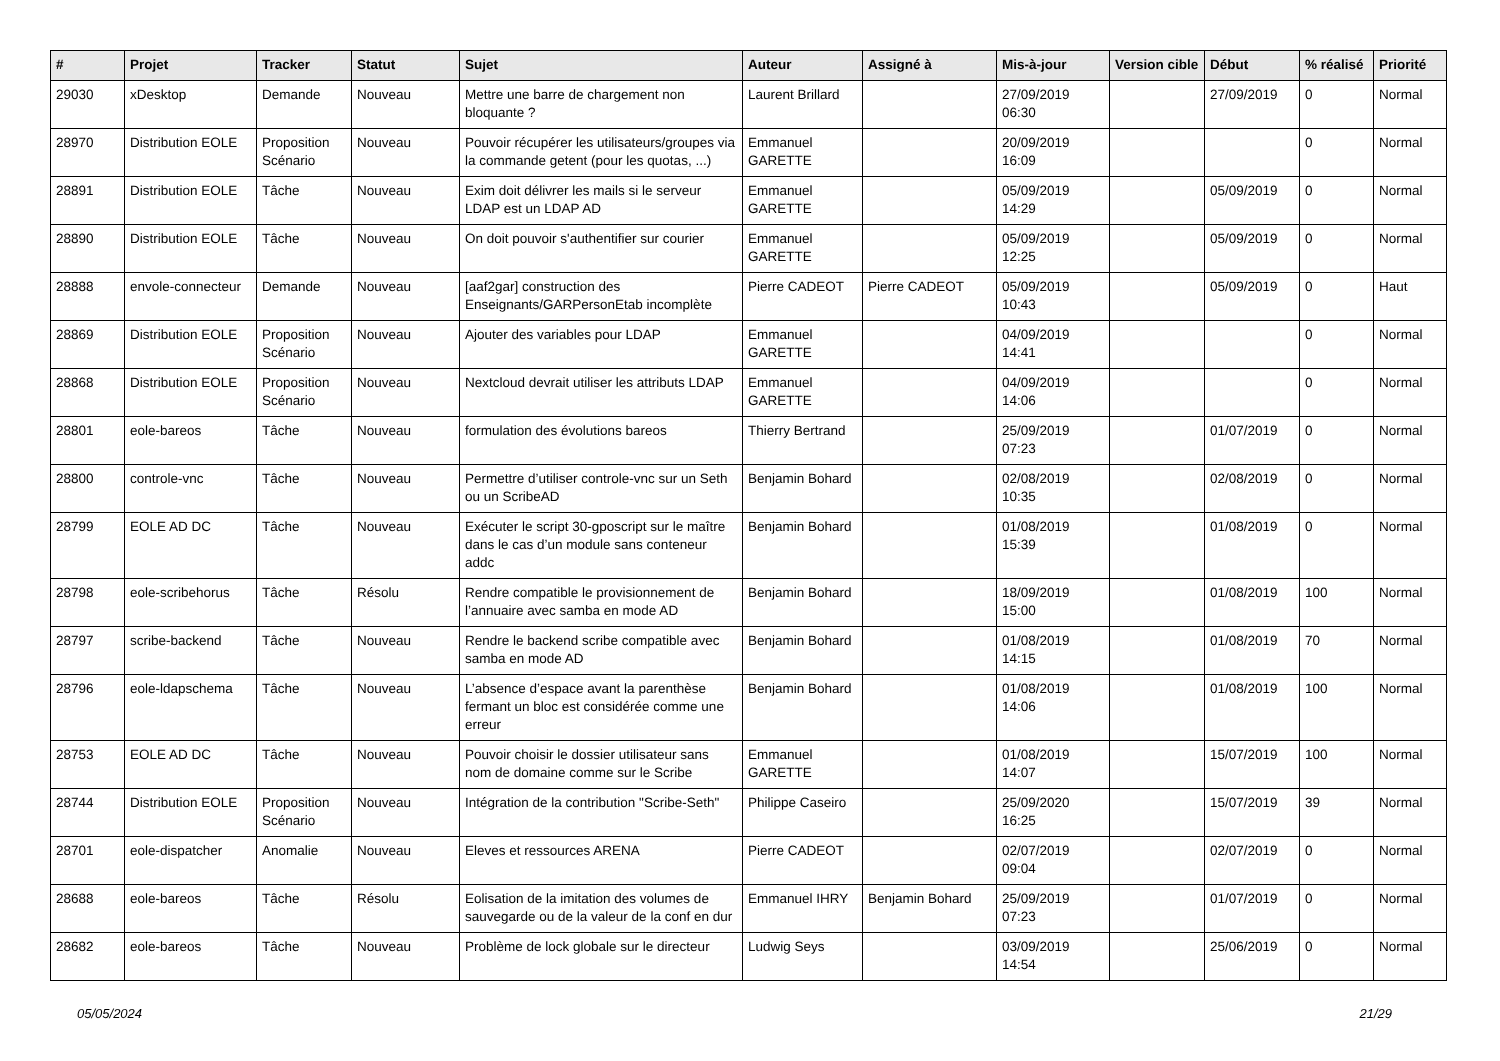| # | Projet | Tracker | Statut | Sujet | Auteur | Assigné à | Mis-à-jour | Version cible | Début | % réalisé | Priorité |
| --- | --- | --- | --- | --- | --- | --- | --- | --- | --- | --- | --- |
| 29030 | xDesktop | Demande | Nouveau | Mettre une barre de chargement non bloquante ? | Laurent Brillard | | 27/09/2019 06:30 | | 27/09/2019 | 0 | Normal |
| 28970 | Distribution EOLE | Proposition Scénario | Nouveau | Pouvoir récupérer les utilisateurs/groupes via la commande getent (pour les quotas, ...) | Emmanuel GARETTE | | 20/09/2019 16:09 | | | 0 | Normal |
| 28891 | Distribution EOLE | Tâche | Nouveau | Exim doit délivrer les mails si le serveur LDAP est un LDAP AD | Emmanuel GARETTE | | 05/09/2019 14:29 | | 05/09/2019 | 0 | Normal |
| 28890 | Distribution EOLE | Tâche | Nouveau | On doit pouvoir s'authentifier sur courier | Emmanuel GARETTE | | 05/09/2019 12:25 | | 05/09/2019 | 0 | Normal |
| 28888 | envole-connecteur | Demande | Nouveau | [aaf2gar] construction des Enseignants/GARPersonEtab incomplète | Pierre CADEOT | Pierre CADEOT | 05/09/2019 10:43 | | 05/09/2019 | 0 | Haut |
| 28869 | Distribution EOLE | Proposition Scénario | Nouveau | Ajouter des variables pour LDAP | Emmanuel GARETTE | | 04/09/2019 14:41 | | | 0 | Normal |
| 28868 | Distribution EOLE | Proposition Scénario | Nouveau | Nextcloud devrait utiliser les attributs LDAP | Emmanuel GARETTE | | 04/09/2019 14:06 | | | 0 | Normal |
| 28801 | eole-bareos | Tâche | Nouveau | formulation des évolutions bareos | Thierry Bertrand | | 25/09/2019 07:23 | | 01/07/2019 | 0 | Normal |
| 28800 | controle-vnc | Tâche | Nouveau | Permettre d’utiliser controle-vnc sur un Seth ou un ScribeAD | Benjamin Bohard | | 02/08/2019 10:35 | | 02/08/2019 | 0 | Normal |
| 28799 | EOLE AD DC | Tâche | Nouveau | Exécuter le script 30-gposcript sur le maître dans le cas d’un module sans conteneur addc | Benjamin Bohard | | 01/08/2019 15:39 | | 01/08/2019 | 0 | Normal |
| 28798 | eole-scribehorus | Tâche | Résolu | Rendre compatible le provisionnement de l’annuaire avec samba en mode AD | Benjamin Bohard | | 18/09/2019 15:00 | | 01/08/2019 | 100 | Normal |
| 28797 | scribe-backend | Tâche | Nouveau | Rendre le backend scribe compatible avec samba en mode AD | Benjamin Bohard | | 01/08/2019 14:15 | | 01/08/2019 | 70 | Normal |
| 28796 | eole-ldapschema | Tâche | Nouveau | L’absence d’espace avant la parenthèse fermant un bloc est considérée comme une erreur | Benjamin Bohard | | 01/08/2019 14:06 | | 01/08/2019 | 100 | Normal |
| 28753 | EOLE AD DC | Tâche | Nouveau | Pouvoir choisir le dossier utilisateur sans nom de domaine comme sur le Scribe | Emmanuel GARETTE | | 01/08/2019 14:07 | | 15/07/2019 | 100 | Normal |
| 28744 | Distribution EOLE | Proposition Scénario | Nouveau | Intégration de la contribution "Scribe-Seth" | Philippe Caseiro | | 25/09/2020 16:25 | | 15/07/2019 | 39 | Normal |
| 28701 | eole-dispatcher | Anomalie | Nouveau | Eleves et ressources ARENA | Pierre CADEOT | | 02/07/2019 09:04 | | 02/07/2019 | 0 | Normal |
| 28688 | eole-bareos | Tâche | Résolu | Eolisation de la imitation des volumes de sauvegarde ou de la valeur de la conf en dur | Emmanuel IHRY | Benjamin Bohard | 25/09/2019 07:23 | | 01/07/2019 | 0 | Normal |
| 28682 | eole-bareos | Tâche | Nouveau | Problème de lock globale sur le directeur | Ludwig Seys | | 03/09/2019 14:54 | | 25/06/2019 | 0 | Normal |
05/05/2024 21/29